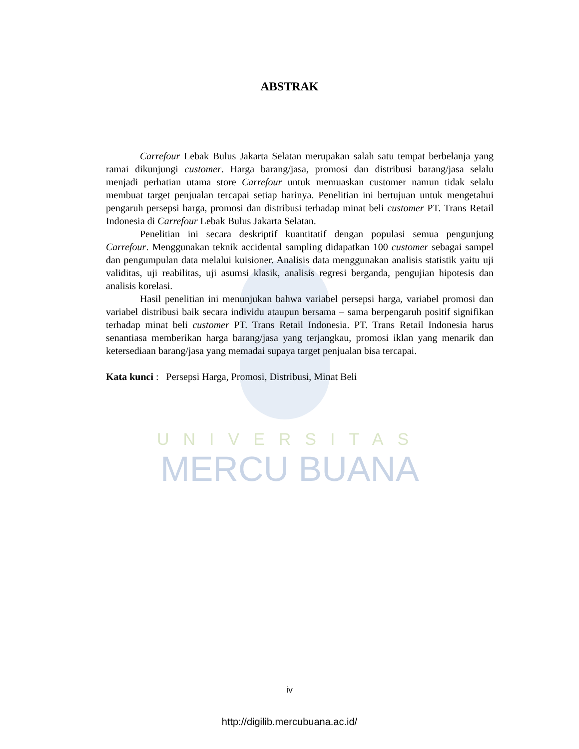UNIVERSITAS
MERCU BUANA
ABSTRAK
Carrefour Lebak Bulus Jakarta Selatan merupakan salah satu tempat berbelanja yang ramai dikunjungi customer. Harga barang/jasa, promosi dan distribusi barang/jasa selalu menjadi perhatian utama store Carrefour untuk memuaskan customer namun tidak selalu membuat target penjualan tercapai setiap harinya. Penelitian ini bertujuan untuk mengetahui pengaruh persepsi harga, promosi dan distribusi terhadap minat beli customer PT. Trans Retail Indonesia di Carrefour Lebak Bulus Jakarta Selatan.
Penelitian ini secara deskriptif kuantitatif dengan populasi semua pengunjung Carrefour. Menggunakan teknik accidental sampling didapatkan 100 customer sebagai sampel dan pengumpulan data melalui kuisioner. Analisis data menggunakan analisis statistik yaitu uji validitas, uji reabilitas, uji asumsi klasik, analisis regresi berganda, pengujian hipotesis dan analisis korelasi.
Hasil penelitian ini menunjukan bahwa variabel persepsi harga, variabel promosi dan variabel distribusi baik secara individu ataupun bersama – sama berpengaruh positif signifikan terhadap minat beli customer PT. Trans Retail Indonesia. PT. Trans Retail Indonesia harus senantiasa memberikan harga barang/jasa yang terjangkau, promosi iklan yang menarik dan ketersediaan barang/jasa yang memadai supaya target penjualan bisa tercapai.
Kata kunci : Persepsi Harga, Promosi, Distribusi, Minat Beli
iv
http://digilib.mercubuana.ac.id/